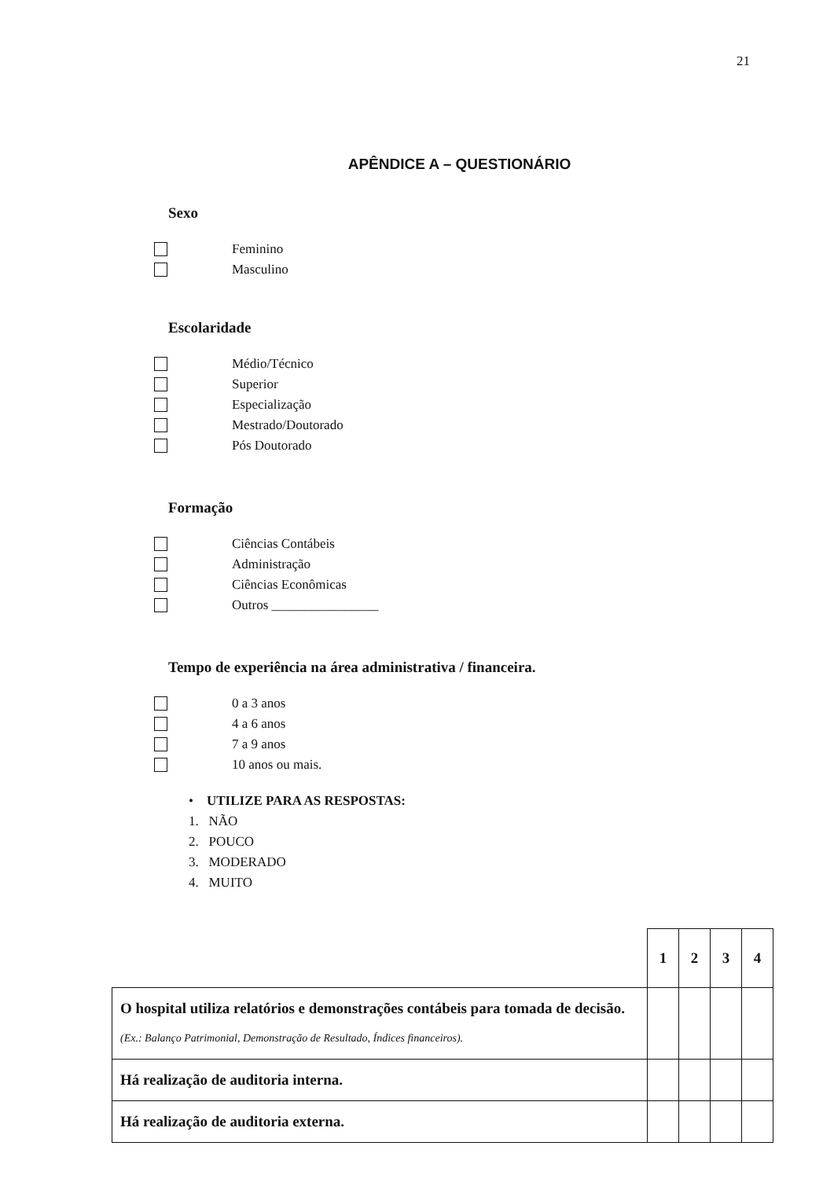21
APÊNDICE A – QUESTIONÁRIO
Sexo
Feminino
Masculino
Escolaridade
Médio/Técnico
Superior
Especialização
Mestrado/Doutorado
Pós Doutorado
Formação
Ciências Contábeis
Administração
Ciências Econômicas
Outros ________________
Tempo de experiência na área administrativa / financeira.
0 a 3 anos
4 a 6 anos
7 a 9 anos
10 anos ou mais.
• UTILIZE PARA AS RESPOSTAS:
1. NÃO
2. POUCO
3. MODERADO
4. MUITO
| | 1 | 2 | 3 | 4 |
| O hospital utiliza relatórios e demonstrações contábeis para tomada de decisão. (Ex.: Balanço Patrimonial, Demonstração de Resultado, Índices financeiros). | | | | |
| Há realização de auditoria interna. | | | | |
| Há realização de auditoria externa. | | | | |